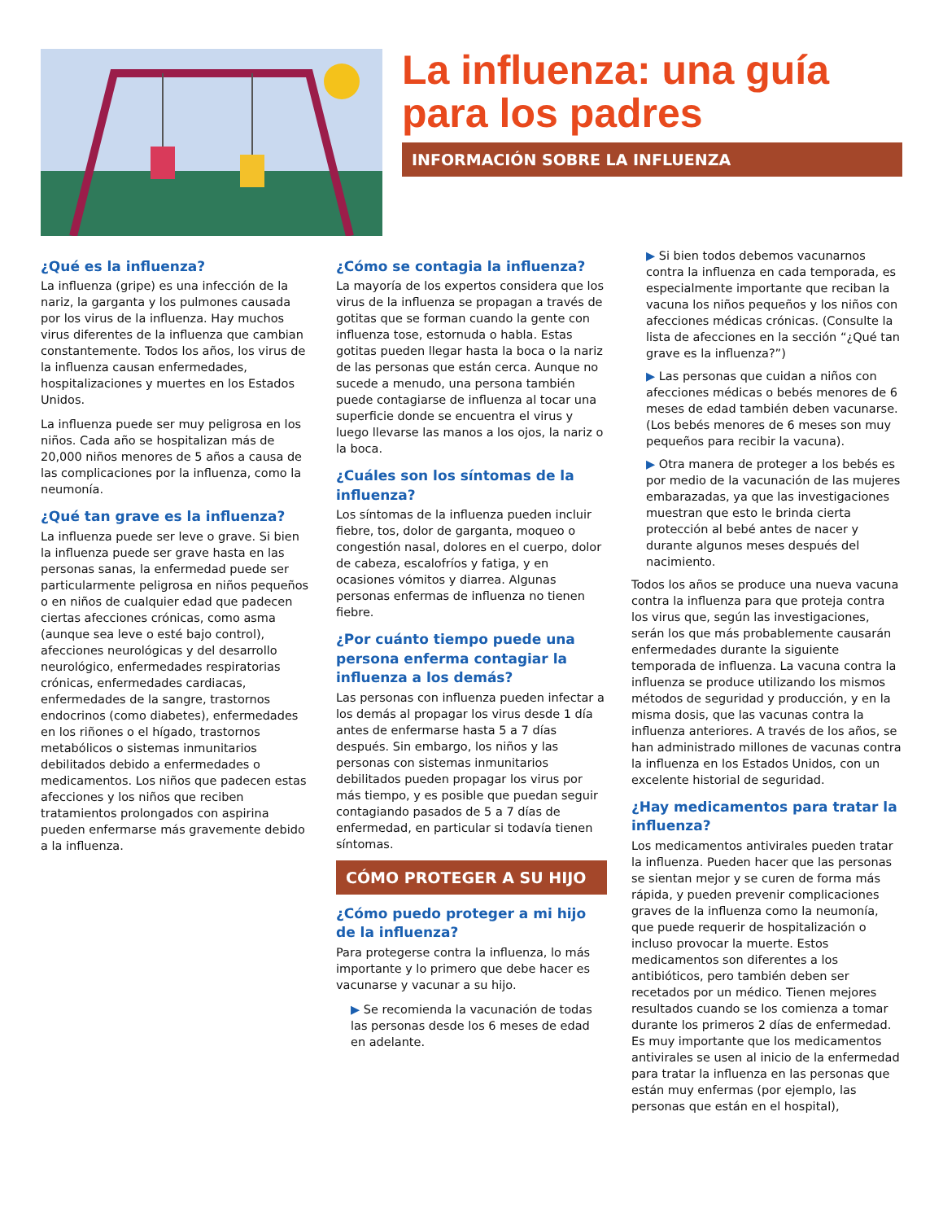La influenza: una guía para los padres
INFORMACIÓN SOBRE LA INFLUENZA
¿Qué es la influenza?
La influenza (gripe) es una infección de la nariz, la garganta y los pulmones causada por los virus de la influenza. Hay muchos virus diferentes de la influenza que cambian constantemente. Todos los años, los virus de la influenza causan enfermedades, hospitalizaciones y muertes en los Estados Unidos.
La influenza puede ser muy peligrosa en los niños. Cada año se hospitalizan más de 20,000 niños menores de 5 años a causa de las complicaciones por la influenza, como la neumonía.
¿Qué tan grave es la influenza?
La influenza puede ser leve o grave. Si bien la influenza puede ser grave hasta en las personas sanas, la enfermedad puede ser particularmente peligrosa en niños pequeños o en niños de cualquier edad que padecen ciertas afecciones crónicas, como asma (aunque sea leve o esté bajo control), afecciones neurológicas y del desarrollo neurológico, enfermedades respiratorias crónicas, enfermedades cardiacas, enfermedades de la sangre, trastornos endocrinos (como diabetes), enfermedades en los riñones o el hígado, trastornos metabólicos o sistemas inmunitarios debilitados debido a enfermedades o medicamentos. Los niños que padecen estas afecciones y los niños que reciben tratamientos prolongados con aspirina pueden enfermarse más gravemente debido a la influenza.
¿Cómo se contagia la influenza?
La mayoría de los expertos considera que los virus de la influenza se propagan a través de gotitas que se forman cuando la gente con influenza tose, estornuda o habla. Estas gotitas pueden llegar hasta la boca o la nariz de las personas que están cerca. Aunque no sucede a menudo, una persona también puede contagiarse de influenza al tocar una superficie donde se encuentra el virus y luego llevarse las manos a los ojos, la nariz o la boca.
¿Cuáles son los síntomas de la influenza?
Los síntomas de la influenza pueden incluir fiebre, tos, dolor de garganta, moqueo o congestión nasal, dolores en el cuerpo, dolor de cabeza, escalofríos y fatiga, y en ocasiones vómitos y diarrea. Algunas personas enfermas de influenza no tienen fiebre.
¿Por cuánto tiempo puede una persona enferma contagiar la influenza a los demás?
Las personas con influenza pueden infectar a los demás al propagar los virus desde 1 día antes de enfermarse hasta 5 a 7 días después. Sin embargo, los niños y las personas con sistemas inmunitarios debilitados pueden propagar los virus por más tiempo, y es posible que puedan seguir contagiando pasados de 5 a 7 días de enfermedad, en particular si todavía tienen síntomas.
CÓMO PROTEGER A SU HIJO
¿Cómo puedo proteger a mi hijo de la influenza?
Para protegerse contra la influenza, lo más importante y lo primero que debe hacer es vacunarse y vacunar a su hijo.
▶ Se recomienda la vacunación de todas las personas desde los 6 meses de edad en adelante.
▶ Si bien todos debemos vacunarnos contra la influenza en cada temporada, es especialmente importante que reciban la vacuna los niños pequeños y los niños con afecciones médicas crónicas. (Consulte la lista de afecciones en la sección “¿Qué tan grave es la influenza?”)
▶ Las personas que cuidan a niños con afecciones médicas o bebés menores de 6 meses de edad también deben vacunarse. (Los bebés menores de 6 meses son muy pequeños para recibir la vacuna).
▶ Otra manera de proteger a los bebés es por medio de la vacunación de las mujeres embarazadas, ya que las investigaciones muestran que esto le brinda cierta protección al bebé antes de nacer y durante algunos meses después del nacimiento.
Todos los años se produce una nueva vacuna contra la influenza para que proteja contra los virus que, según las investigaciones, serán los que más probablemente causarán enfermedades durante la siguiente temporada de influenza. La vacuna contra la influenza se produce utilizando los mismos métodos de seguridad y producción, y en la misma dosis, que las vacunas contra la influenza anteriores. A través de los años, se han administrado millones de vacunas contra la influenza en los Estados Unidos, con un excelente historial de seguridad.
¿Hay medicamentos para tratar la influenza?
Los medicamentos antivirales pueden tratar la influenza. Pueden hacer que las personas se sientan mejor y se curen de forma más rápida, y pueden prevenir complicaciones graves de la influenza como la neumonía, que puede requerir de hospitalización o incluso provocar la muerte. Estos medicamentos son diferentes a los antibióticos, pero también deben ser recetados por un médico. Tienen mejores resultados cuando se los comienza a tomar durante los primeros 2 días de enfermedad. Es muy importante que los medicamentos antivirales se usen al inicio de la enfermedad para tratar la influenza en las personas que están muy enfermas (por ejemplo, las personas que están en el hospital),